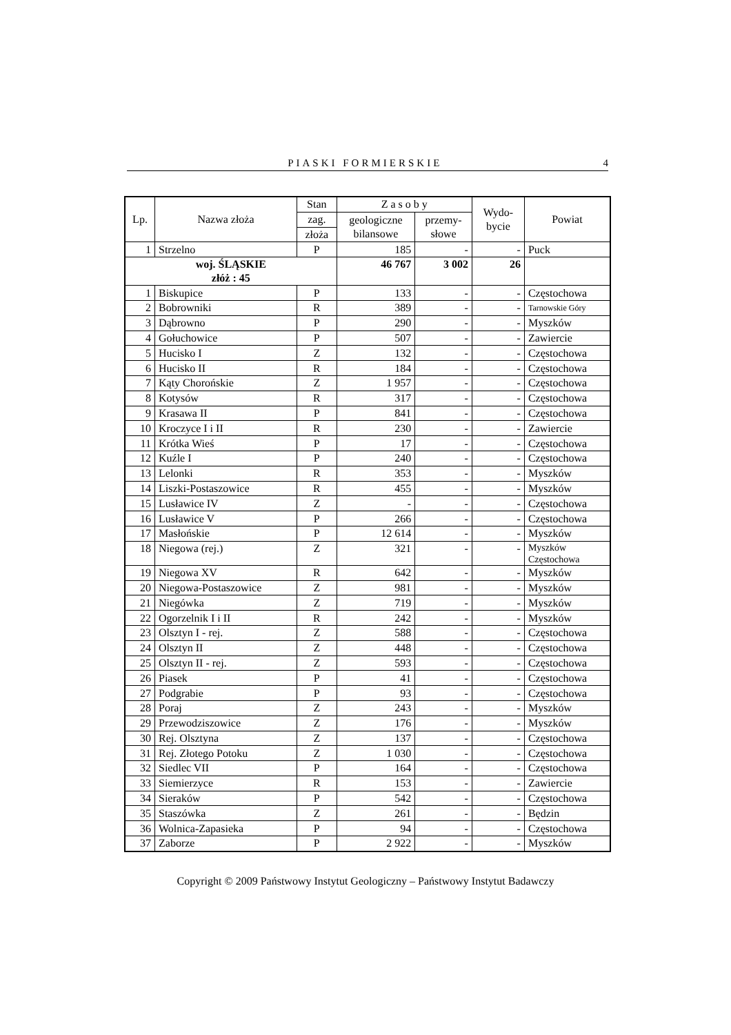PIASKI FORMIERSKIE 4
| Lp. | Nazwa złoża | Stan | Z a s o b y | | Wydo- bycie | Powiat |
| --- | --- | --- | --- | --- | --- | --- |
| | | zag. | geologiczne bilansowe | przemy- słowe | | |
| | | złoża | | | | |
| 1 | Strzelno | P | 185 | - | - | Puck |
| woj. ŚLĄSKIE złóż : 45 | | | 46 767 | 3 002 | 26 | |
| 1 | Biskupice | P | 133 | - | - | Częstochowa |
| 2 | Bobrowniki | R | 389 | - | - | Tarnowskie Góry |
| 3 | Dąbrowno | P | 290 | - | - | Myszków |
| 4 | Gołuchowice | P | 507 | - | - | Zawiercie |
| 5 | Hucisko I | Z | 132 | - | - | Częstochowa |
| 6 | Hucisko II | R | 184 | - | - | Częstochowa |
| 7 | Kąty Chorońskie | Z | 1 957 | - | - | Częstochowa |
| 8 | Kotysów | R | 317 | - | - | Częstochowa |
| 9 | Krasawa II | P | 841 | - | - | Częstochowa |
| 10 | Kroczyce I i II | R | 230 | - | - | Zawiercie |
| 11 | Krótka Wieś | P | 17 | - | - | Częstochowa |
| 12 | Kuźle I | P | 240 | - | - | Częstochowa |
| 13 | Lelonki | R | 353 | - | - | Myszków |
| 14 | Liszki-Postaszowice | R | 455 | - | - | Myszków |
| 15 | Lusławice IV | Z | - | - | - | Częstochowa |
| 16 | Lusławice V | P | 266 | - | - | Częstochowa |
| 17 | Masłońskie | P | 12 614 | - | - | Myszków |
| 18 | Niegowa (rej.) | Z | 321 | - | - | Myszków Częstochowa |
| 19 | Niegowa XV | R | 642 | - | - | Myszków |
| 20 | Niegowa-Postaszowice | Z | 981 | - | - | Myszków |
| 21 | Niegówka | Z | 719 | - | - | Myszków |
| 22 | Ogorzelnik I i II | R | 242 | - | - | Myszków |
| 23 | Olsztyn I - rej. | Z | 588 | - | - | Częstochowa |
| 24 | Olsztyn II | Z | 448 | - | - | Częstochowa |
| 25 | Olsztyn II - rej. | Z | 593 | - | - | Częstochowa |
| 26 | Piasek | P | 41 | - | - | Częstochowa |
| 27 | Podgrabie | P | 93 | - | - | Częstochowa |
| 28 | Poraj | Z | 243 | - | - | Myszków |
| 29 | Przewodziszowice | Z | 176 | - | - | Myszków |
| 30 | Rej. Olsztyna | Z | 137 | - | - | Częstochowa |
| 31 | Rej. Złotego Potoku | Z | 1 030 | - | - | Częstochowa |
| 32 | Siedlec VII | P | 164 | - | - | Częstochowa |
| 33 | Siemierzyce | R | 153 | - | - | Zawiercie |
| 34 | Sieraków | P | 542 | - | - | Częstochowa |
| 35 | Staszówka | Z | 261 | - | - | Będzin |
| 36 | Wolnica-Zapasieka | P | 94 | - | - | Częstochowa |
| 37 | Zaborze | P | 2 922 | - | - | Myszków |
Copyright © 2009 Państwowy Instytut Geologiczny – Państwowy Instytut Badawczy